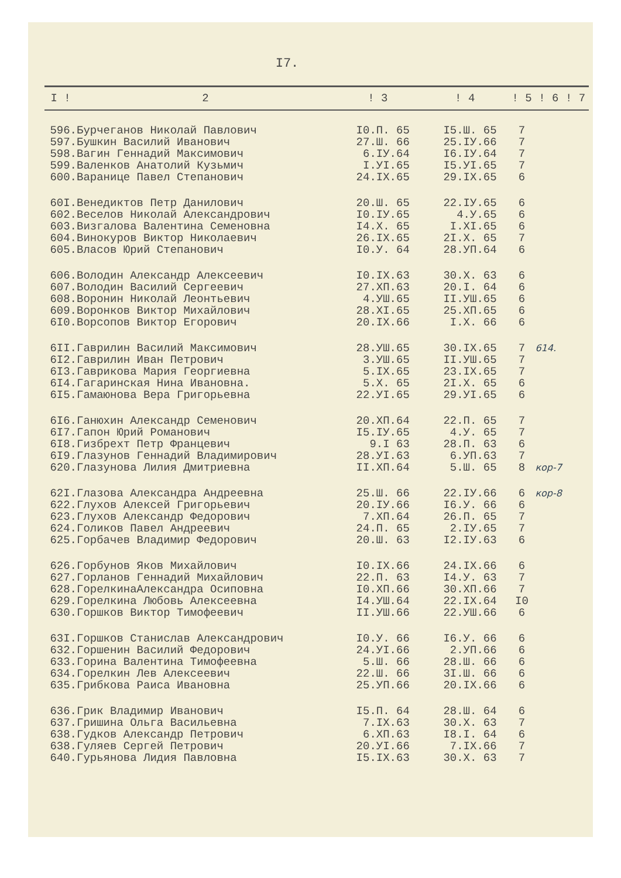I7.
| I ! | 2 | ! 3 | ! 4 | ! 5 | ! 6 | ! 7 |
| --- | --- | --- | --- | --- | --- | --- |
| 596. | Бурчеганов Николай Павлович | I0.П. 65 | I5.Ш. 65 | 7 | | |
| 597. | Бушкин Василий Иванович | 27.Ш. 66 | 25.IУ.66 | 7 | | |
| 598. | Вагин Геннадий Максимович | 6.IУ.64 | I6.IУ.64 | 7 | | |
| 599. | Валенков Анатолий Кузьмич | I.УI.65 | I5.УI.65 | 7 | | |
| 600. | Варанице Павел Степанович | 24.IX.65 | 29.IX.65 | 6 | | |
| 60I. | Венедиктов Петр Данилович | 20.Ш. 65 | 22.IУ.65 | 6 | | |
| 602. | Веселов Николай Александрович | I0.IУ.65 | 4.У.65 | 6 | | |
| 603. | Визгалова Валентина Семеновна | I4.X. 65 | I.XI.65 | 6 | | |
| 604. | Винокуров Виктор Николаевич | 26.IX.65 | 2I.X. 65 | 7 | | |
| 605. | Власов Юрий Степанович | I0.У. 64 | 28.УП.64 | 6 | | |
| 606. | Володин Александр Алексеевич | I0.IX.63 | 30.X. 63 | 6 | | |
| 607. | Володин Василий Сергеевич | 27.XП.63 | 20.I. 64 | 6 | | |
| 608. | Воронин Николай Леонтьевич | 4.УШ.65 | II.УШ.65 | 6 | | |
| 609. | Воронков Виктор Михайлович | 28.XI.65 | 25.XП.65 | 6 | | |
| 6I0. | Ворсопов Виктор Егорович | 20.IX.66 | I.X. 66 | 6 | | |
| 6II. | Гаврилин Василий Максимович | 28.УШ.65 | 30.IX.65 | 7 | 614. | |
| 6I2. | Гаврилин Иван Петрович | 3.УШ.65 | II.УШ.65 | 7 | | |
| 6I3. | Гаврикова Мария Георгиевна | 5.IX.65 | 23.IX.65 | 7 | | |
| 6I4. | Гагаринская Нина Ивановна. | 5.X. 65 | 2I.X. 65 | 6 | | |
| 6I5. | Гамаюнова Вера Григорьевна | 22.УI.65 | 29.УI.65 | 6 | | |
| 6I6. | Ганюхин Александр Семенович | 20.XП.64 | 22.П. 65 | 7 | | |
| 6I7. | Гапон Юрий Романович | I5.IУ.65 | 4.У. 65 | 7 | | |
| 6I8. | Гизбрехт Петр Францевич | 9.I 63 | 28.П. 63 | 6 | | |
| 6I9. | Глазунов Геннадий Владимирович | 28.УI.63 | 6.УП.63 | 7 | | |
| 620. | Глазунова Лилия Дмитриевна | II.XП.64 | 5.Ш. 65 | 8 | кор-7 | |
| 62I. | Глазова Александра Андреевна | 25.Ш. 66 | 22.IУ.66 | 6 | кор-8 | |
| 622. | Глухов Алексей Григорьевич | 20.IУ.66 | I6.У. 66 | 6 | | |
| 623. | Глухов Александр Федорович | 7.XП.64 | 26.П. 65 | 7 | | |
| 624. | Голиков Павел Андреевич | 24.П. 65 | 2.IУ.65 | 7 | | |
| 625. | Горбачев Владимир Федорович | 20.Ш. 63 | I2.IУ.63 | 6 | | |
| 626. | Горбунов Яков Михайлович | I0.IX.66 | 24.IX.66 | 6 | | |
| 627. | Горланов Геннадий Михайлович | 22.П. 63 | I4.У. 63 | 7 | | |
| 628. | ГорелкинаАлександра Осиповна | I0.XП.66 | 30.XП.66 | 7 | | |
| 629. | Горелкина Любовь Алексеевна | I4.УШ.64 | 22.IX.64 | I0 | | |
| 630. | Горшков Виктор Тимофеевич | II.УШ.66 | 22.УШ.66 | 6 | | |
| 63I. | Горшков Станислав Александрович | I0.У. 66 | I6.У. 66 | 6 | | |
| 632. | Горшенин Василий Федорович | 24.УI.66 | 2.УП.66 | 6 | | |
| 633. | Горина Валентина Тимофеевна | 5.Ш. 66 | 28.Ш. 66 | 6 | | |
| 634. | Горелкин Лев Алексеевич | 22.Ш. 66 | 3I.Ш. 66 | 6 | | |
| 635. | Грибкова Раиса Ивановна | 25.УП.66 | 20.IX.66 | 6 | | |
| 636. | Грик Владимир Иванович | I5.П. 64 | 28.Ш. 64 | 6 | | |
| 637. | Гришина Ольга Васильевна | 7.IX.63 | 30.X. 63 | 7 | | |
| 638. | Гудков Александр Петрович | 6.XП.63 | I8.I. 64 | 6 | | |
| 638. | Гуляев Сергей Петрович | 20.УI.66 | 7.IX.66 | 7 | | |
| 640. | Гурьянова Лидия Павловна | I5.IX.63 | 30.X. 63 | 7 | | |